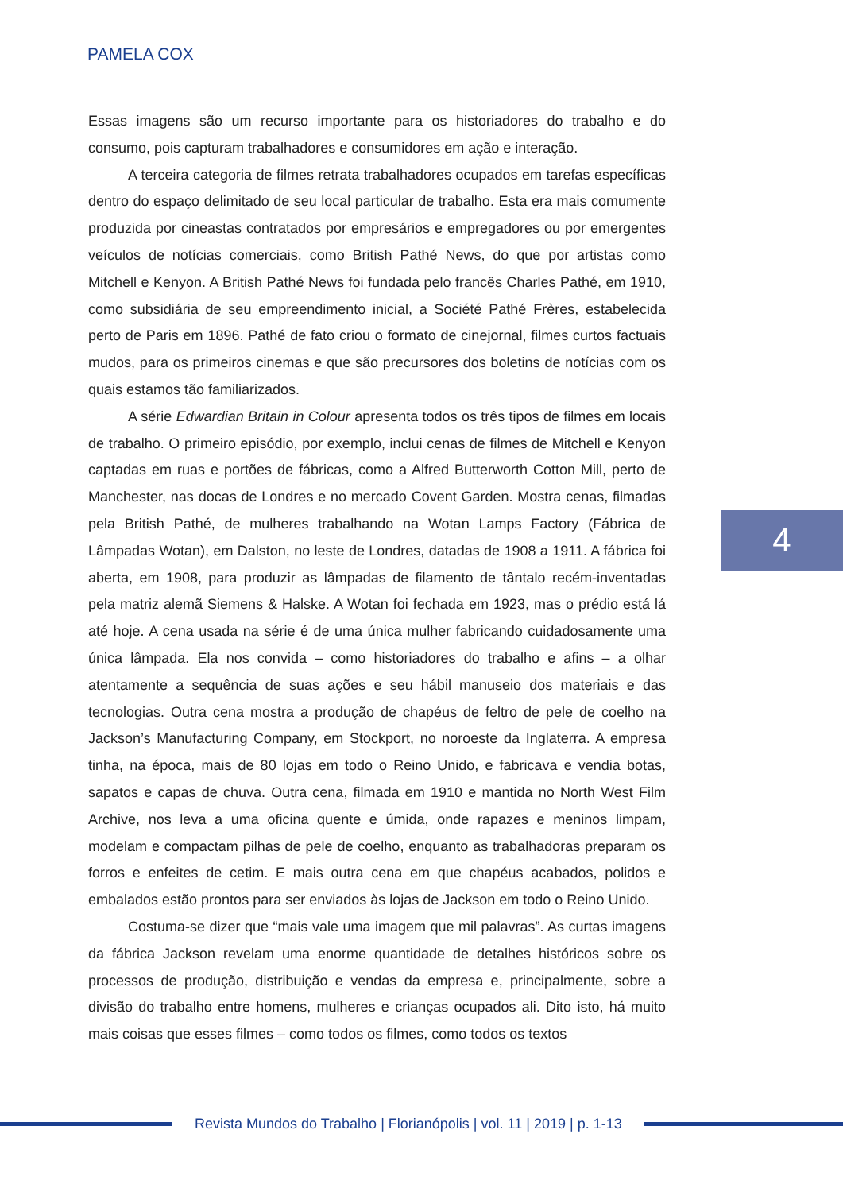PAMELA COX
Essas imagens são um recurso importante para os historiadores do trabalho e do consumo, pois capturam trabalhadores e consumidores em ação e interação.
A terceira categoria de filmes retrata trabalhadores ocupados em tarefas específicas dentro do espaço delimitado de seu local particular de trabalho. Esta era mais comumente produzida por cineastas contratados por empresários e empregadores ou por emergentes veículos de notícias comerciais, como British Pathé News, do que por artistas como Mitchell e Kenyon. A British Pathé News foi fundada pelo francês Charles Pathé, em 1910, como subsidiária de seu empreendimento inicial, a Société Pathé Frères, estabelecida perto de Paris em 1896. Pathé de fato criou o formato de cinejornal, filmes curtos factuais mudos, para os primeiros cinemas e que são precursores dos boletins de notícias com os quais estamos tão familiarizados.
A série Edwardian Britain in Colour apresenta todos os três tipos de filmes em locais de trabalho. O primeiro episódio, por exemplo, inclui cenas de filmes de Mitchell e Kenyon captadas em ruas e portões de fábricas, como a Alfred Butterworth Cotton Mill, perto de Manchester, nas docas de Londres e no mercado Covent Garden. Mostra cenas, filmadas pela British Pathé, de mulheres trabalhando na Wotan Lamps Factory (Fábrica de Lâmpadas Wotan), em Dalston, no leste de Londres, datadas de 1908 a 1911. A fábrica foi aberta, em 1908, para produzir as lâmpadas de filamento de tântalo recém-inventadas pela matriz alemã Siemens & Halske. A Wotan foi fechada em 1923, mas o prédio está lá até hoje. A cena usada na série é de uma única mulher fabricando cuidadosamente uma única lâmpada. Ela nos convida – como historiadores do trabalho e afins – a olhar atentamente a sequência de suas ações e seu hábil manuseio dos materiais e das tecnologias. Outra cena mostra a produção de chapéus de feltro de pele de coelho na Jackson’s Manufacturing Company, em Stockport, no noroeste da Inglaterra. A empresa tinha, na época, mais de 80 lojas em todo o Reino Unido, e fabricava e vendia botas, sapatos e capas de chuva. Outra cena, filmada em 1910 e mantida no North West Film Archive, nos leva a uma oficina quente e úmida, onde rapazes e meninos limpam, modelam e compactam pilhas de pele de coelho, enquanto as trabalhadoras preparam os forros e enfeites de cetim. E mais outra cena em que chapéus acabados, polidos e embalados estão prontos para ser enviados às lojas de Jackson em todo o Reino Unido.
Costuma-se dizer que “mais vale uma imagem que mil palavras”. As curtas imagens da fábrica Jackson revelam uma enorme quantidade de detalhes históricos sobre os processos de produção, distribuição e vendas da empresa e, principalmente, sobre a divisão do trabalho entre homens, mulheres e crianças ocupados ali. Dito isto, há muito mais coisas que esses filmes – como todos os filmes, como todos os textos
4
Revista Mundos do Trabalho | Florianópolis | vol. 11 | 2019 | p. 1-13